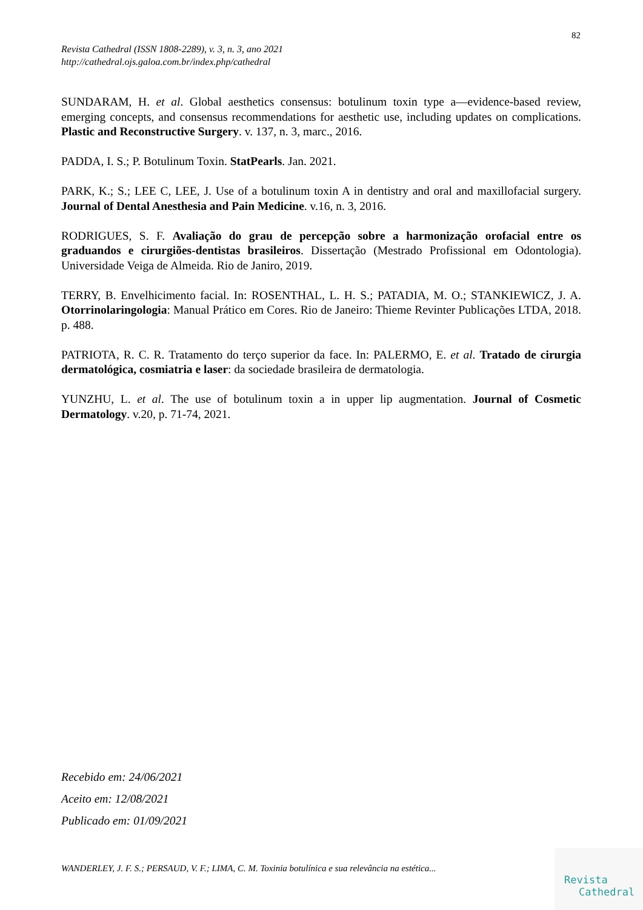82
Revista Cathedral (ISSN 1808-2289), v. 3, n. 3, ano 2021
http://cathedral.ojs.galoa.com.br/index.php/cathedral
SUNDARAM, H. et al. Global aesthetics consensus: botulinum toxin type a—evidence-based review, emerging concepts, and consensus recommendations for aesthetic use, including updates on complications. Plastic and Reconstructive Surgery. v. 137, n. 3, marc., 2016.
PADDA, I. S.; P. Botulinum Toxin. StatPearls. Jan. 2021.
PARK, K.; S.; LEE C, LEE, J. Use of a botulinum toxin A in dentistry and oral and maxillofacial surgery. Journal of Dental Anesthesia and Pain Medicine. v.16, n. 3, 2016.
RODRIGUES, S. F. Avaliação do grau de percepção sobre a harmonização orofacial entre os graduandos e cirurgiões-dentistas brasileiros. Dissertação (Mestrado Profissional em Odontologia). Universidade Veiga de Almeida. Rio de Janiro, 2019.
TERRY, B. Envelhicimento facial. In: ROSENTHAL, L. H. S.; PATADIA, M. O.; STANKIEWICZ, J. A. Otorrinolaringologia: Manual Prático em Cores. Rio de Janeiro: Thieme Revinter Publicações LTDA, 2018. p. 488.
PATRIOTA, R. C. R. Tratamento do terço superior da face. In: PALERMO, E. et al. Tratado de cirurgia dermatológica, cosmiatria e laser: da sociedade brasileira de dermatologia.
YUNZHU, L. et al. The use of botulinum toxin a in upper lip augmentation. Journal of Cosmetic Dermatology. v.20, p. 71-74, 2021.
Recebido em: 24/06/2021
Aceito em: 12/08/2021
Publicado em: 01/09/2021
WANDERLEY, J. F. S.; PERSAUD, V. F.; LIMA, C. M. Toxinia botulínica e sua relevância na estética...
Revista
Cathedral